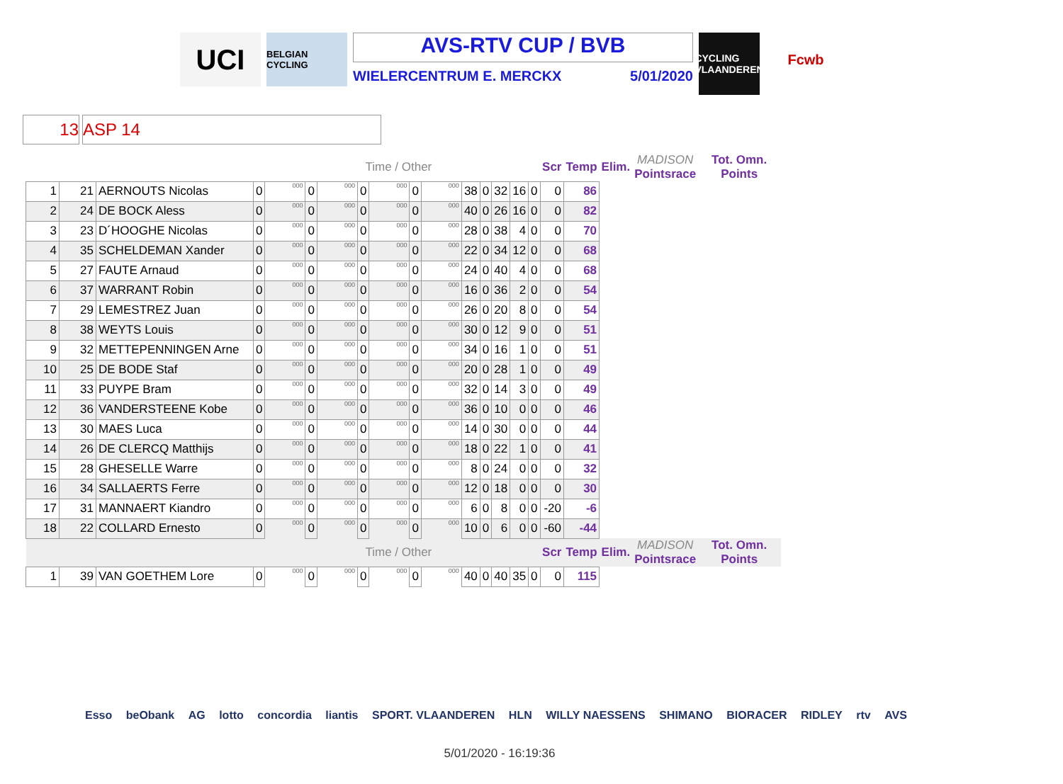UCI
BELGIAN CYCLING
AVS-RTV CUP / BVB
WIELERCENTRUM E. MERCKX 5/01/2020
CYCLING VLAANDEREN
Fcwb
13 ASP 14
| | | | | | | Time / Other | | | | | | | | | | Scr | Temp | Elim. | MADISON Pointsrace | Tot. Omn. Points |
| 1 | 21 | AERNOUTS Nicolas | 0 | 000 | 0 | 000 | 0 | 000 | 0 | 000 | 38 | 0 | 32 | 16 | 0 | 0 | 86 | | | |
| 2 | 24 | DE BOCK Aless | 0 | 000 | 0 | 000 | 0 | 000 | 0 | 000 | 40 | 0 | 26 | 16 | 0 | 0 | 82 | | | |
| 3 | 23 | D´HOOGHE Nicolas | 0 | 000 | 0 | 000 | 0 | 000 | 0 | 000 | 28 | 0 | 38 | 4 | 0 | 0 | 70 | | | |
| 4 | 35 | SCHELDEMAN Xander | 0 | 000 | 0 | 000 | 0 | 000 | 0 | 000 | 22 | 0 | 34 | 12 | 0 | 0 | 68 | | | |
| 5 | 27 | FAUTE Arnaud | 0 | 000 | 0 | 000 | 0 | 000 | 0 | 000 | 24 | 0 | 40 | 4 | 0 | 0 | 68 | | | |
| 6 | 37 | WARRANT Robin | 0 | 000 | 0 | 000 | 0 | 000 | 0 | 000 | 16 | 0 | 36 | 2 | 0 | 0 | 54 | | | |
| 7 | 29 | LEMESTREZ Juan | 0 | 000 | 0 | 000 | 0 | 000 | 0 | 000 | 26 | 0 | 20 | 8 | 0 | 0 | 54 | | | |
| 8 | 38 | WEYTS Louis | 0 | 000 | 0 | 000 | 0 | 000 | 0 | 000 | 30 | 0 | 12 | 9 | 0 | 0 | 51 | | | |
| 9 | 32 | METTEPENNINGEN Arne | 0 | 000 | 0 | 000 | 0 | 000 | 0 | 000 | 34 | 0 | 16 | 1 | 0 | 0 | 51 | | | |
| 10 | 25 | DE BODE Staf | 0 | 000 | 0 | 000 | 0 | 000 | 0 | 000 | 20 | 0 | 28 | 1 | 0 | 0 | 49 | | | |
| 11 | 33 | PUYPE Bram | 0 | 000 | 0 | 000 | 0 | 000 | 0 | 000 | 32 | 0 | 14 | 3 | 0 | 0 | 49 | | | |
| 12 | 36 | VANDERSTEENE Kobe | 0 | 000 | 0 | 000 | 0 | 000 | 0 | 000 | 36 | 0 | 10 | 0 | 0 | 0 | 46 | | | |
| 13 | 30 | MAES Luca | 0 | 000 | 0 | 000 | 0 | 000 | 0 | 000 | 14 | 0 | 30 | 0 | 0 | 0 | 44 | | | |
| 14 | 26 | DE CLERCQ Matthijs | 0 | 000 | 0 | 000 | 0 | 000 | 0 | 000 | 18 | 0 | 22 | 1 | 0 | 0 | 41 | | | |
| 15 | 28 | GHESELLE Warre | 0 | 000 | 0 | 000 | 0 | 000 | 0 | 000 | 8 | 0 | 24 | 0 | 0 | 0 | 32 | | | |
| 16 | 34 | SALLAERTS Ferre | 0 | 000 | 0 | 000 | 0 | 000 | 0 | 000 | 12 | 0 | 18 | 0 | 0 | 0 | 30 | | | |
| 17 | 31 | MANNAERT Kiandro | 0 | 000 | 0 | 000 | 0 | 000 | 0 | 000 | 6 | 0 | 8 | 0 | 0 | -20 | -6 | | | |
| 18 | 22 | COLLARD Ernesto | 0 | 000 | 0 | 000 | 0 | 000 | 0 | 000 | 10 | 0 | 6 | 0 | 0 | -60 | -44 | | | |
| | | | | | | Time / Other | | | | | | | | | | Scr | Temp | Elim. | MADISON Pointsrace | Tot. Omn. Points |
| 1 | 39 | VAN GOETHEM Lore | 0 | 000 | 0 | 000 | 0 | 000 | 0 | 000 | 40 | 0 | 40 | 35 | 0 | 0 | 115 | | | |
Esso beObank AG lotto concordia liantis SPORT. VLAANDEREN HLN WILLY NAESSENS SHIMANO BIORACER RIDLEY rtv AVS
5/01/2020 - 16:19:36